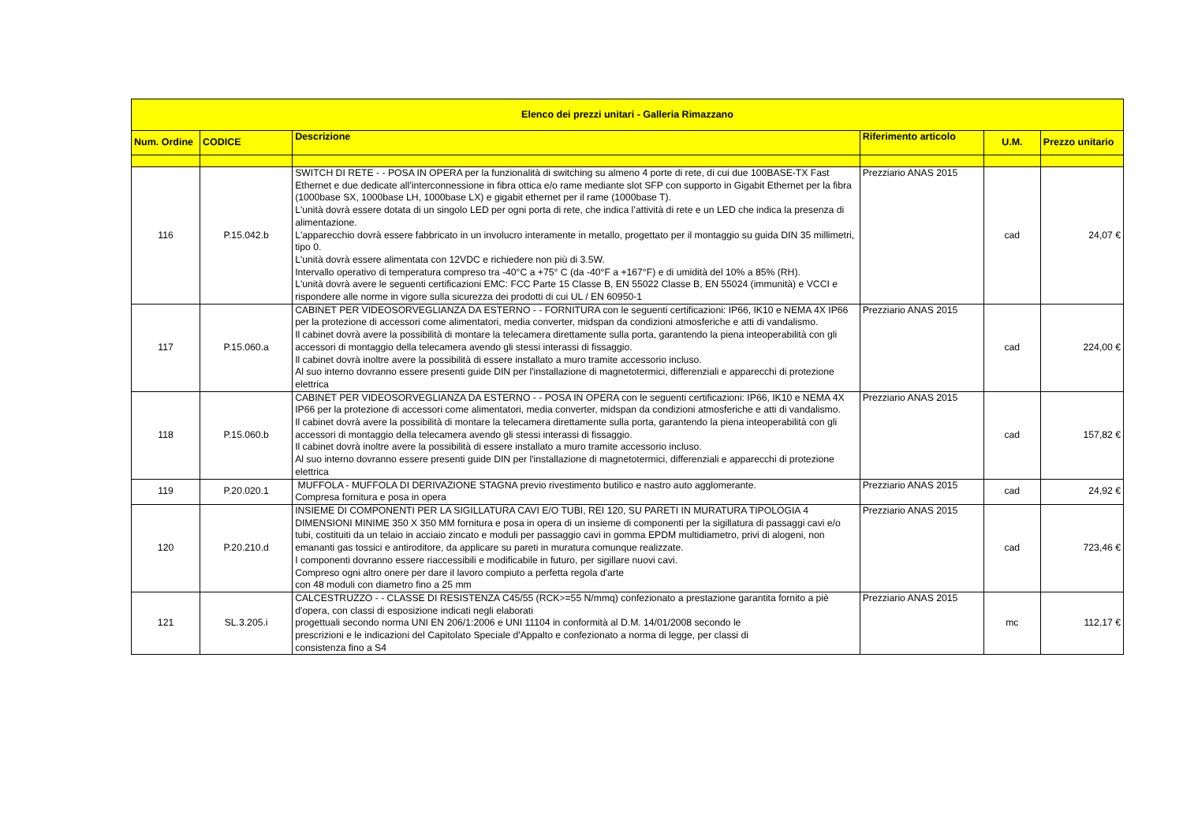| Elenco dei prezzi unitari - Galleria Rimazzano | | | | | |
| --- | --- | --- | --- | --- | --- |
| Num. Ordine | CODICE | Descrizione | Riferimento articolo | U.M. | Prezzo unitario |
| 116 | P.15.042.b | SWITCH DI RETE - - POSA IN OPERA per la funzionalità di switching su almeno 4 porte di rete, di cui due 100BASE-TX Fast Ethernet e due dedicate all’interconnessione in fibra ottica e/o rame mediante slot SFP con supporto in Gigabit Ethernet per la fibra (1000base SX, 1000base LH, 1000base LX) e gigabit ethernet per il rame (1000base T). L'unità dovrà essere dotata di un singolo LED per ogni porta di rete, che indica l’attività di rete e un LED che indica la presenza di alimentazione. L'apparecchio dovrà essere fabbricato in un involucro interamente in metallo, progettato per il montaggio su guida DIN 35 millimetri, tipo 0. L'unità dovrà essere alimentata con 12VDC e richiedere non più di 3.5W. Intervallo operativo di temperatura compreso tra -40°C a +75° C (da -40°F a +167°F) e di umidità del 10% a 85% (RH). L'unità dovrà avere le seguenti certificazioni EMC: FCC Parte 15 Classe B, EN 55022 Classe B, EN 55024 (immunità) e VCCI e rispondere alle norme in vigore sulla sicurezza dei prodotti di cui UL / EN 60950-1 | Prezziario ANAS 2015 | cad | 24,07 € |
| 117 | P.15.060.a | CABINET PER VIDEOSORVEGLIANZA DA ESTERNO - - FORNITURA con le seguenti certificazioni: IP66, IK10 e NEMA 4X IP66 per la protezione di accessori come alimentatori, media converter, midspan da condizioni atmosferiche e atti di vandalismo. Il cabinet dovrà avere la possibilità di montare la telecamera direttamente sulla porta, garantendo la piena inteoperabilità con gli accessori di montaggio della telecamera avendo gli stessi interassi di fissaggio. Il cabinet dovrà inoltre avere la possibilità di essere installato a muro tramite accessorio incluso. Al suo interno dovranno essere presenti guide DIN per l'installazione di magnetotermici, differenziali e apparecchi di protezione elettrica | Prezziario ANAS 2015 | cad | 224,00 € |
| 118 | P.15.060.b | CABINET PER VIDEOSORVEGLIANZA DA ESTERNO - - POSA IN OPERA con le seguenti certificazioni: IP66, IK10 e NEMA 4X IP66 per la protezione di accessori come alimentatori, media converter, midspan da condizioni atmosferiche e atti di vandalismo. Il cabinet dovrà avere la possibilità di montare la telecamera direttamente sulla porta, garantendo la piena inteoperabilità con gli accessori di montaggio della telecamera avendo gli stessi interassi di fissaggio. Il cabinet dovrà inoltre avere la possibilità di essere installato a muro tramite accessorio incluso. Al suo interno dovranno essere presenti guide DIN per l'installazione di magnetotermici, differenziali e apparecchi di protezione elettrica | Prezziario ANAS 2015 | cad | 157,82 € |
| 119 | P.20.020.1 | MUFFOLA - MUFFOLA DI DERIVAZIONE STAGNA previo rivestimento butilico e nastro auto agglomerante. Compresa fornitura e posa in opera | Prezziario ANAS 2015 | cad | 24,92 € |
| 120 | P.20.210.d | INSIEME DI COMPONENTI PER LA SIGILLATURA CAVI E/O TUBI, REI 120, SU PARETI IN MURATURA TIPOLOGIA 4 DIMENSIONI MINIME 350 X 350 MM fornitura e posa in opera di un insieme di componenti per la sigillatura di passaggi cavi e/o tubi, costituiti da un telaio in acciaio zincato e moduli per passaggio cavi in gomma EPDM multidiametro, privi di alogeni, non emananti gas tossici e antiroditore, da applicare su pareti in muratura comunque realizzate. I componenti dovranno essere riaccessibili e modificabile in futuro, per sigillare nuovi cavi. Compreso ogni altro onere per dare il lavoro compiuto a perfetta regola d'arte con 48 moduli con diametro fino a 25 mm | Prezziario ANAS 2015 | cad | 723,46 € |
| 121 | SL.3.205.i | CALCESTRUZZO - - CLASSE DI RESISTENZA C45/55 (RCK>=55 N/mmq) confezionato a prestazione garantita fornito a piè d'opera, con classi di esposizione indicati negli elaborati progettuali secondo norma UNI EN 206/1:2006 e UNI 11104 in conformità al D.M. 14/01/2008 secondo le prescrizioni e le indicazioni del Capitolato Speciale d'Appalto e confezionato a norma di legge, per classi di consistenza fino a S4 | Prezziario ANAS 2015 | mc | 112,17 € |